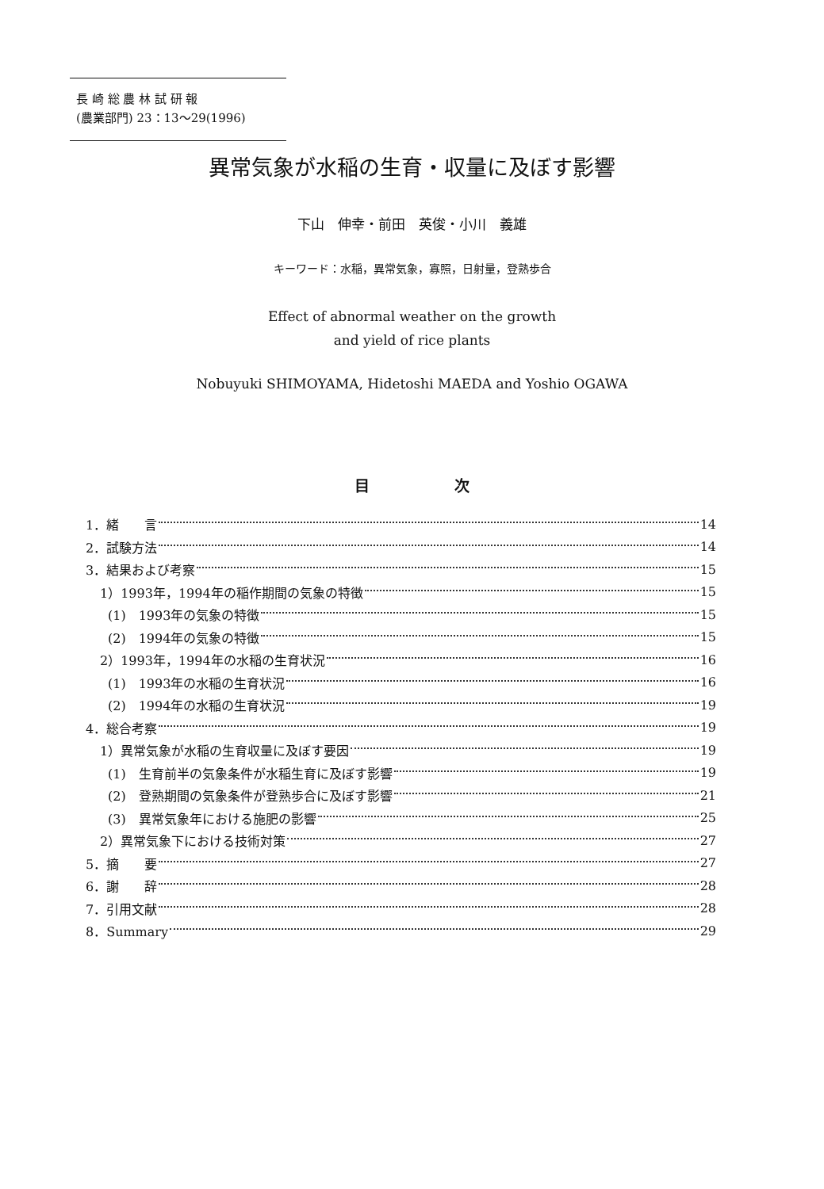長 崎 総 農 林 試 研 報
(農業部門) 23：13〜29(1996)
異常気象が水稲の生育・収量に及ぼす影響
下山　伸幸・前田　英俊・小川　義雄
キーワード：水稲，異常気象，寡照，日射量，登熟歩合
Effect of abnormal weather on the growth
and yield of rice plants
Nobuyuki SHIMOYAMA, Hidetoshi MAEDA and Yoshio OGAWA
目 次
1．緒　　言 14
2．試験方法 14
3．結果および考察 15
1）1993年，1994年の稲作期間の気象の特徴 15
(1)　1993年の気象の特徴 15
(2)　1994年の気象の特徴 15
2）1993年，1994年の水稲の生育状況 16
(1)　1993年の水稲の生育状況 16
(2)　1994年の水稲の生育状況 19
4．総合考察 19
1）異常気象が水稲の生育収量に及ぼす要因 19
(1)　生育前半の気象条件が水稲生育に及ぼす影響 19
(2)　登熟期間の気象条件が登熟歩合に及ぼす影響 21
(3)　異常気象年における施肥の影響 25
2）異常気象下における技術対策 27
5．摘　　要 27
6．謝　　辞 28
7．引用文献 28
8．Summary 29